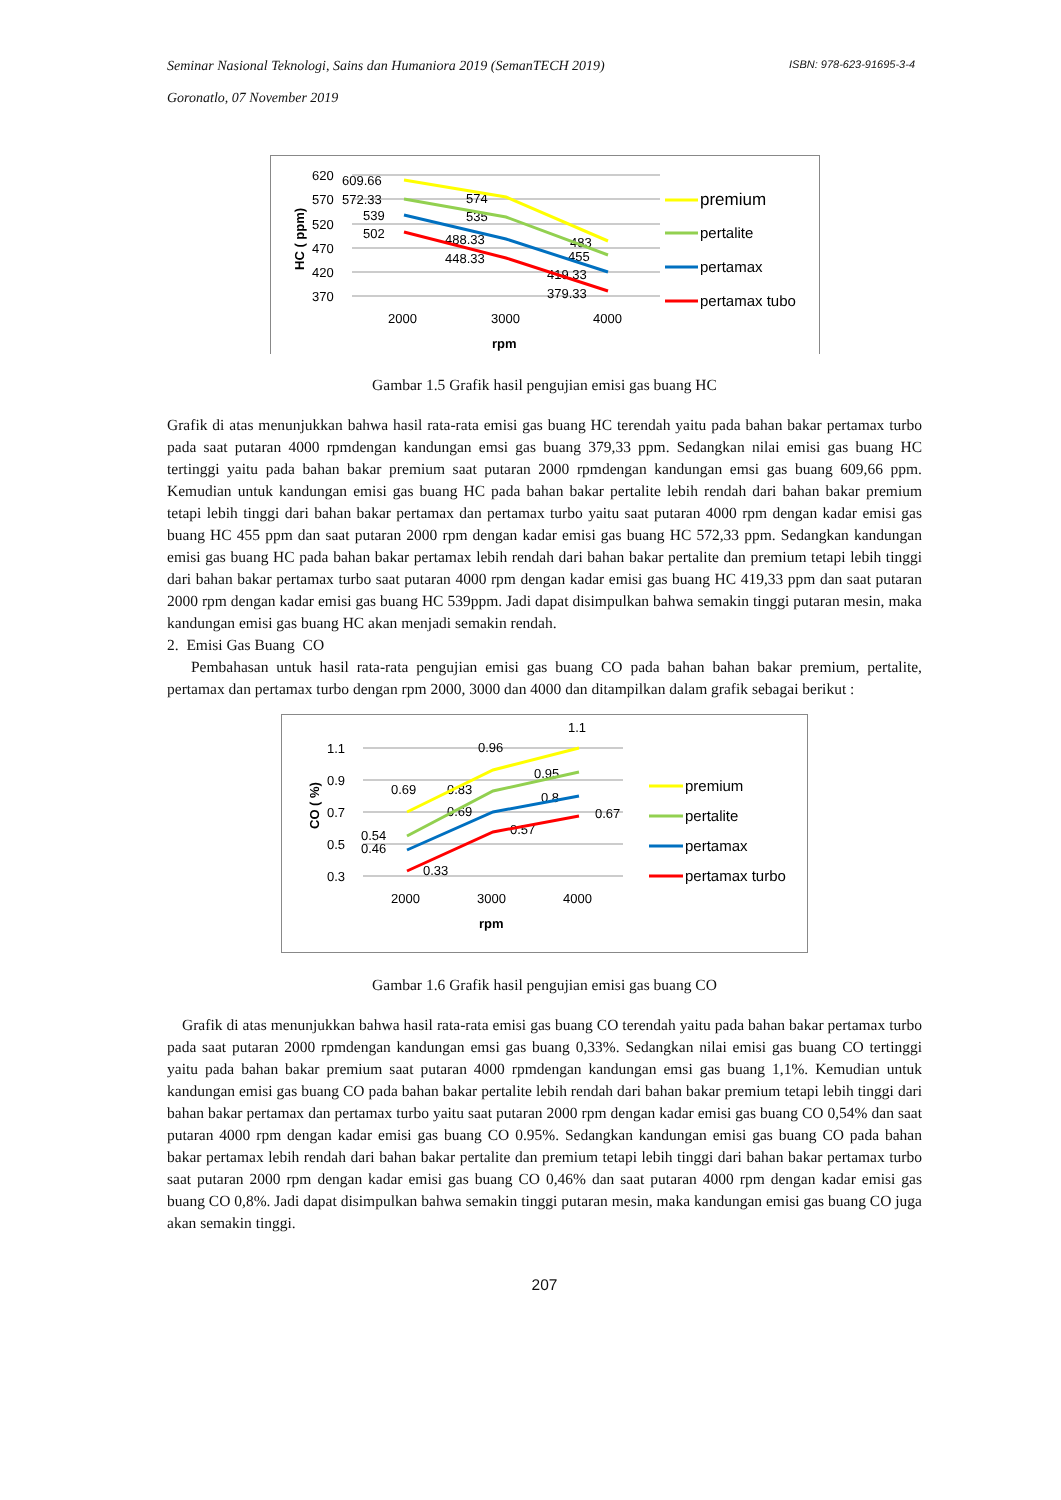ISBN: 978-623-91695-3-4 Seminar Nasional Teknologi, Sains dan Humaniora 2019 (SemanTECH 2019)
Goronatlo, 07 November 2019
620
570
520
470
420
370
2000
3000
4000
rpm
HC ( ppm)
609.66
572.33
539
502
574
535
488.33
448.33
483
455
419.33
379.33
premium
pertalite
pertamax
pertamax tubo
Gambar 1.5 Grafik hasil pengujian emisi gas buang HC
Grafik di atas menunjukkan bahwa hasil rata-rata emisi gas buang HC terendah yaitu pada bahan bakar pertamax turbo pada saat putaran 4000 rpmdengan kandungan emsi gas buang 379,33 ppm. Sedangkan nilai emisi gas buang HC tertinggi yaitu pada bahan bakar premium saat putaran 2000 rpmdengan kandungan emsi gas buang 609,66 ppm. Kemudian untuk kandungan emisi gas buang HC pada bahan bakar pertalite lebih rendah dari bahan bakar premium tetapi lebih tinggi dari bahan bakar pertamax dan pertamax turbo yaitu saat putaran 4000 rpm dengan kadar emisi gas buang HC 455 ppm dan saat putaran 2000 rpm dengan kadar emisi gas buang HC 572,33 ppm. Sedangkan kandungan emisi gas buang HC pada bahan bakar pertamax lebih rendah dari bahan bakar pertalite dan premium tetapi lebih tinggi dari bahan bakar pertamax turbo saat putaran 4000 rpm dengan kadar emisi gas buang HC 419,33 ppm dan saat putaran 2000 rpm dengan kadar emisi gas buang HC 539ppm. Jadi dapat disimpulkan bahwa semakin tinggi putaran mesin, maka kandungan emisi gas buang HC akan menjadi semakin rendah.
2. Emisi Gas Buang CO
Pembahasan untuk hasil rata-rata pengujian emisi gas buang CO pada bahan bahan bakar premium, pertalite, pertamax dan pertamax turbo dengan rpm 2000, 3000 dan 4000 dan ditampilkan dalam grafik sebagai berikut :
1.1
0.9
0.7
0.5
0.3
2000
3000
4000
rpm
CO ( %)
0.69
0.54
0.46
0.33
0.96
0.83
0.69
0.57
1.1
0.95
0.8
0.67
premium
pertalite
pertamax
pertamax turbo
Gambar 1.6 Grafik hasil pengujian emisi gas buang CO
Grafik di atas menunjukkan bahwa hasil rata-rata emisi gas buang CO terendah yaitu pada bahan bakar pertamax turbo pada saat putaran 2000 rpmdengan kandungan emsi gas buang 0,33%. Sedangkan nilai emisi gas buang CO tertinggi yaitu pada bahan bakar premium saat putaran 4000 rpmdengan kandungan emsi gas buang 1,1%. Kemudian untuk kandungan emisi gas buang CO pada bahan bakar pertalite lebih rendah dari bahan bakar premium tetapi lebih tinggi dari bahan bakar pertamax dan pertamax turbo yaitu saat putaran 2000 rpm dengan kadar emisi gas buang CO 0,54% dan saat putaran 4000 rpm dengan kadar emisi gas buang CO 0.95%. Sedangkan kandungan emisi gas buang CO pada bahan bakar pertamax lebih rendah dari bahan bakar pertalite dan premium tetapi lebih tinggi dari bahan bakar pertamax turbo saat putaran 2000 rpm dengan kadar emisi gas buang CO 0,46% dan saat putaran 4000 rpm dengan kadar emisi gas buang CO 0,8%. Jadi dapat disimpulkan bahwa semakin tinggi putaran mesin, maka kandungan emisi gas buang CO juga akan semakin tinggi.
207